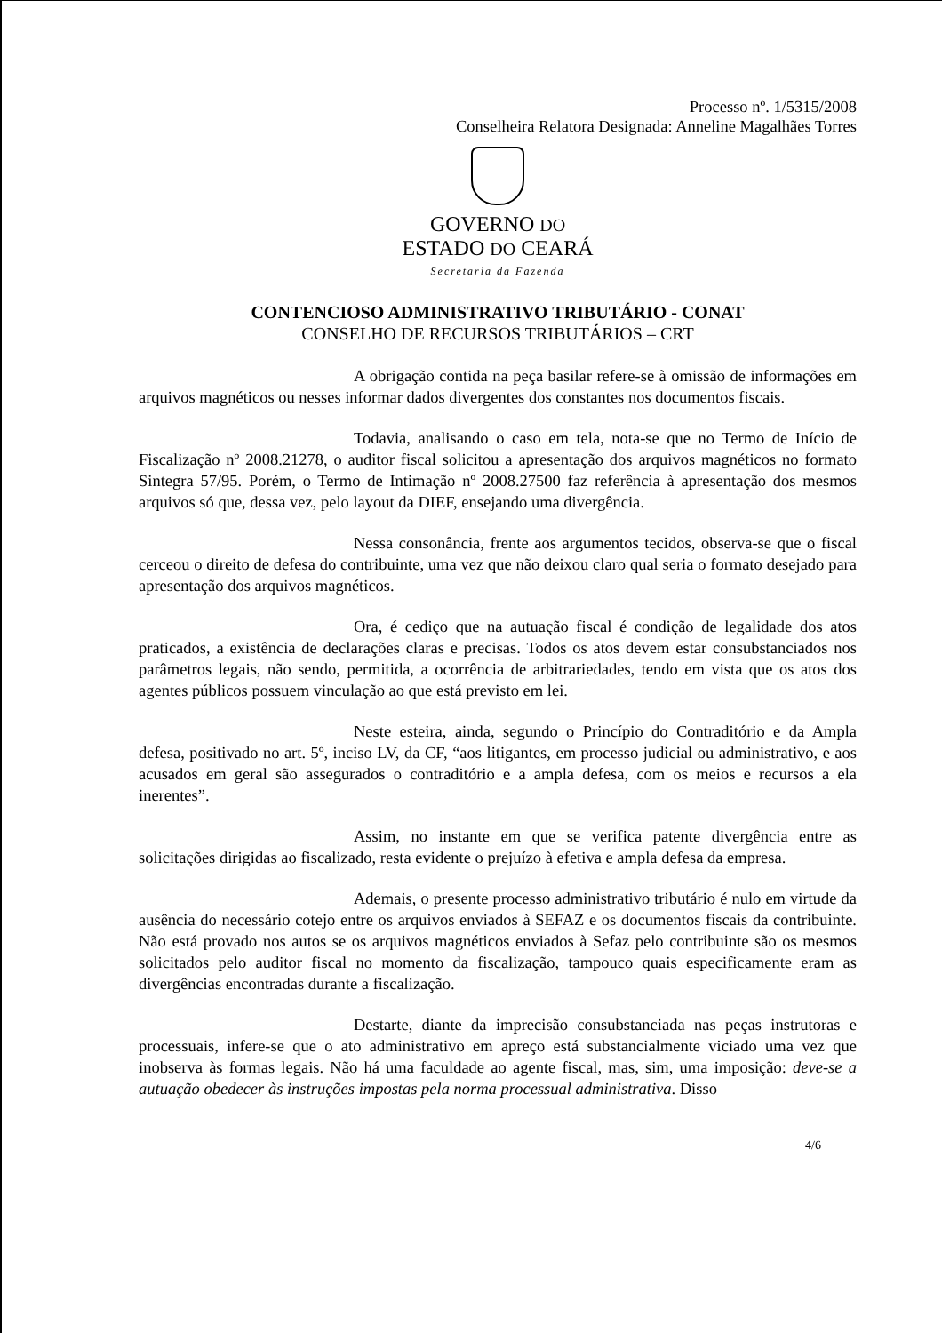Processo nº. 1/5315/2008
Conselheira Relatora Designada: Anneline Magalhães Torres
GOVERNO DO
ESTADO DO CEARÁ
Secretaria da Fazenda
CONTENCIOSO ADMINISTRATIVO TRIBUTÁRIO - CONAT
CONSELHO DE RECURSOS TRIBUTÁRIOS – CRT
A obrigação contida na peça basilar refere-se à omissão de informações em arquivos magnéticos ou nesses informar dados divergentes dos constantes nos documentos fiscais.
Todavia, analisando o caso em tela, nota-se que no Termo de Início de Fiscalização nº 2008.21278, o auditor fiscal solicitou a apresentação dos arquivos magnéticos no formato Sintegra 57/95. Porém, o Termo de Intimação nº 2008.27500 faz referência à apresentação dos mesmos arquivos só que, dessa vez, pelo layout da DIEF, ensejando uma divergência.
Nessa consonância, frente aos argumentos tecidos, observa-se que o fiscal cerceou o direito de defesa do contribuinte, uma vez que não deixou claro qual seria o formato desejado para apresentação dos arquivos magnéticos.
Ora, é cediço que na autuação fiscal é condição de legalidade dos atos praticados, a existência de declarações claras e precisas. Todos os atos devem estar consubstanciados nos parâmetros legais, não sendo, permitida, a ocorrência de arbitrariedades, tendo em vista que os atos dos agentes públicos possuem vinculação ao que está previsto em lei.
Neste esteira, ainda, segundo o Princípio do Contraditório e da Ampla defesa, positivado no art. 5º, inciso LV, da CF, “aos litigantes, em processo judicial ou administrativo, e aos acusados em geral são assegurados o contraditório e a ampla defesa, com os meios e recursos a ela inerentes”.
Assim, no instante em que se verifica patente divergência entre as solicitações dirigidas ao fiscalizado, resta evidente o prejuízo à efetiva e ampla defesa da empresa.
Ademais, o presente processo administrativo tributário é nulo em virtude da ausência do necessário cotejo entre os arquivos enviados à SEFAZ e os documentos fiscais da contribuinte. Não está provado nos autos se os arquivos magnéticos enviados à Sefaz pelo contribuinte são os mesmos solicitados pelo auditor fiscal no momento da fiscalização, tampouco quais especificamente eram as divergências encontradas durante a fiscalização.
Destarte, diante da imprecisão consubstanciada nas peças instrutoras e processuais, infere-se que o ato administrativo em apreço está substancialmente viciado uma vez que inobserva às formas legais. Não há uma faculdade ao agente fiscal, mas, sim, uma imposição: deve-se a autuação obedecer às instruções impostas pela norma processual administrativa. Disso
4/6